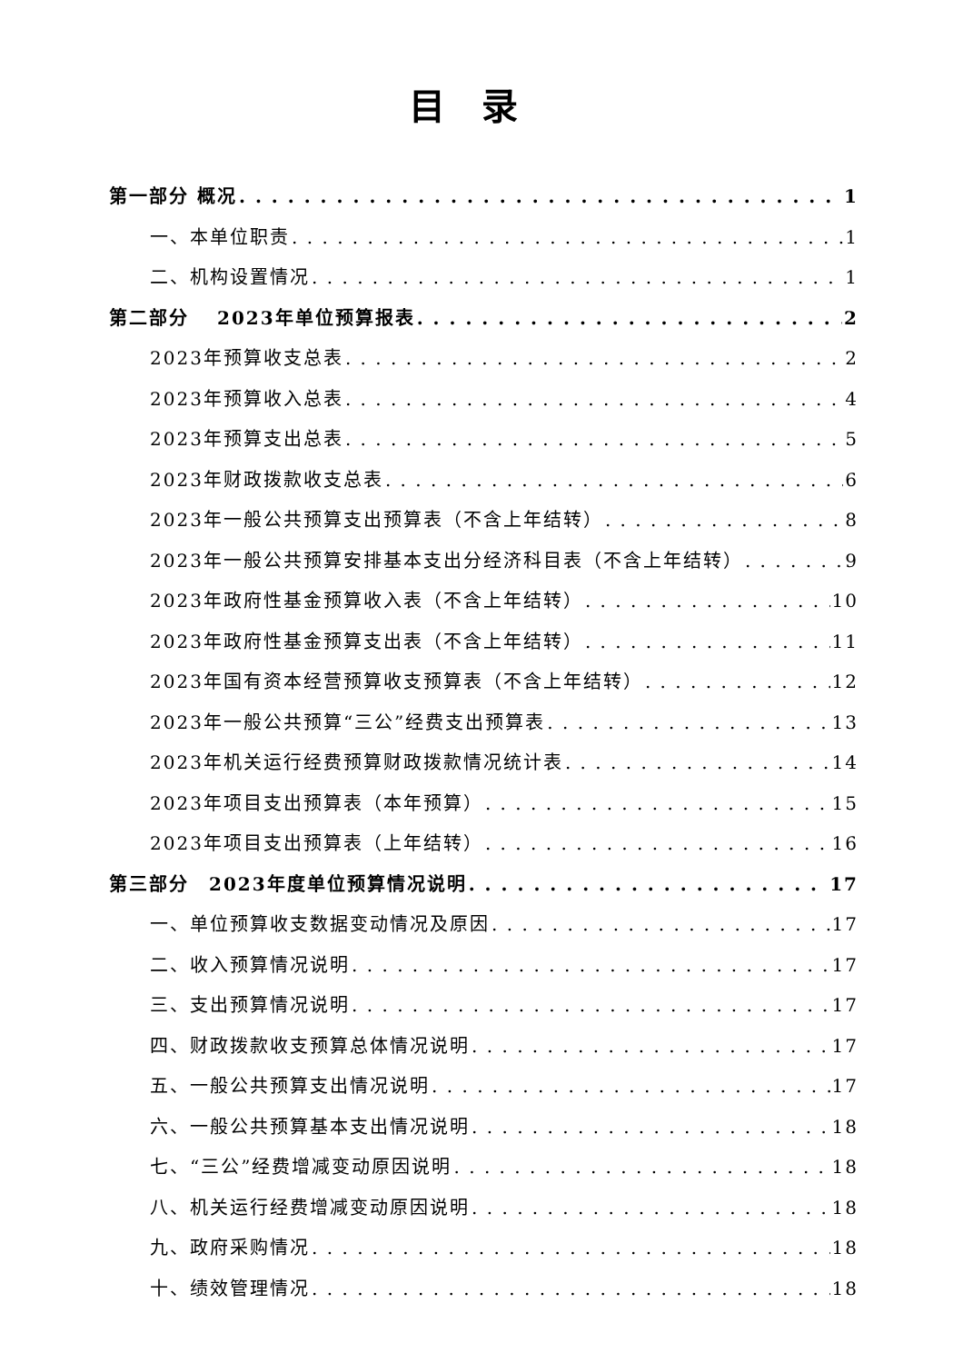目录
第一部分 概况 1
一、本单位职责 1
二、机构设置情况 1
第二部分　 2023年单位预算报表 2
2023年预算收支总表 2
2023年预算收入总表 4
2023年预算支出总表 5
2023年财政拨款收支总表 6
2023年一般公共预算支出预算表（不含上年结转） 8
2023年一般公共预算安排基本支出分经济科目表（不含上年结转） 9
2023年政府性基金预算收入表（不含上年结转） 10
2023年政府性基金预算支出表（不含上年结转） 11
2023年国有资本经营预算收支预算表（不含上年结转） 12
2023年一般公共预算“三公”经费支出预算表 13
2023年机关运行经费预算财政拨款情况统计表 14
2023年项目支出预算表（本年预算） 15
2023年项目支出预算表（上年结转） 16
第三部分　2023年度单位预算情况说明 17
一、单位预算收支数据变动情况及原因 17
二、收入预算情况说明 17
三、支出预算情况说明 17
四、财政拨款收支预算总体情况说明 17
五、一般公共预算支出情况说明 17
六、一般公共预算基本支出情况说明 18
七、“三公”经费增减变动原因说明 18
八、机关运行经费增减变动原因说明 18
九、政府采购情况 18
十、绩效管理情况 18